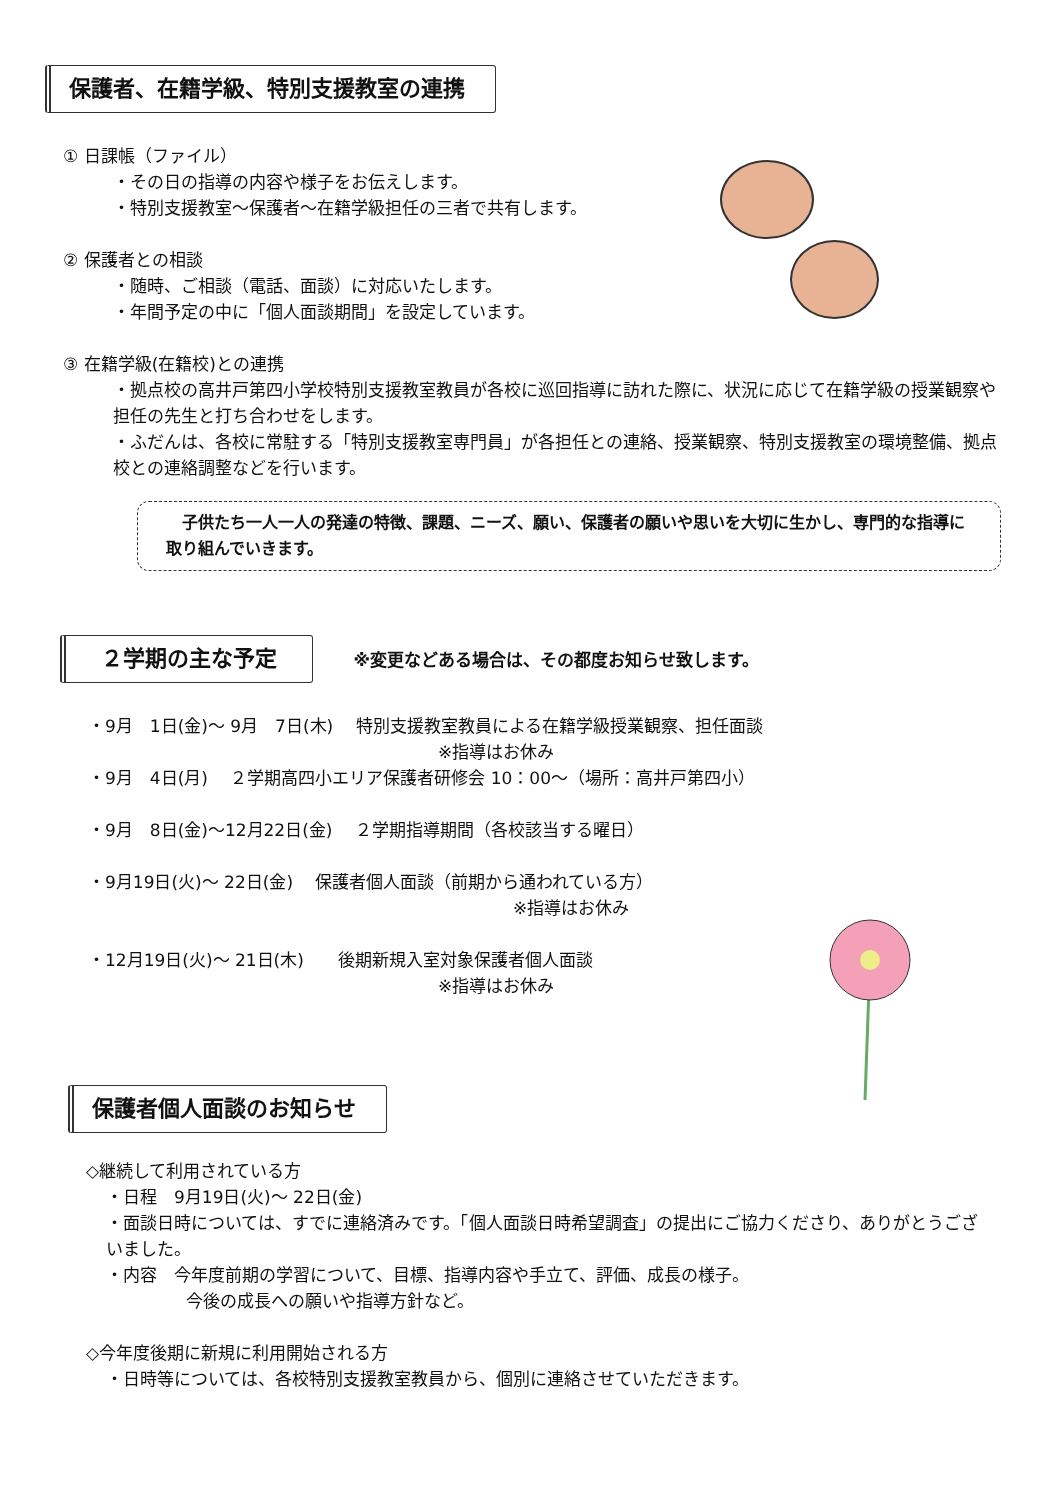保護者、在籍学級、特別支援教室の連携
① 日課帳（ファイル）
・その日の指導の内容や様子をお伝えします。
・特別支援教室～保護者～在籍学級担任の三者で共有します。
② 保護者との相談
・随時、ご相談（電話、面談）に対応いたします。
・年間予定の中に「個人面談期間」を設定しています。
③ 在籍学級(在籍校)との連携
・拠点校の高井戸第四小学校特別支援教室教員が各校に巡回指導に訪れた際に、状況に応じて在籍学級の授業観察や担任の先生と打ち合わせをします。
・ふだんは、各校に常駐する「特別支援教室専門員」が各担任との連絡、授業観察、特別支援教室の環境整備、拠点校との連絡調整などを行います。
　子供たち一人一人の発達の特徴、課題、ニーズ、願い、保護者の願いや思いを大切に生かし、専門的な指導に取り組んでいきます。
２学期の主な予定
※変更などある場合は、その都度お知らせ致します。
・9月　1日(金)～ 9月　7日(木)　 特別支援教室教員による在籍学級授業観察、担任面談
※指導はお休み
・9月　4日(月)　 ２学期高四小エリア保護者研修会 10：00～（場所：高井戸第四小）
・9月　8日(金)～12月22日(金)　 ２学期指導期間（各校該当する曜日）
・9月19日(火)～ 22日(金)　 保護者個人面談（前期から通われている方）
※指導はお休み
・12月19日(火)～ 21日(木)　　後期新規入室対象保護者個人面談
※指導はお休み
保護者個人面談のお知らせ
◇継続して利用されている方
・日程　9月19日(火)～ 22日(金)
・面談日時については、すでに連絡済みです。「個人面談日時希望調査」の提出にご協力くださり、ありがとうございました。
・内容　今年度前期の学習について、目標、指導内容や手立て、評価、成長の様子。
今後の成長への願いや指導方針など。
◇今年度後期に新規に利用開始される方
・日時等については、各校特別支援教室教員から、個別に連絡させていただきます。